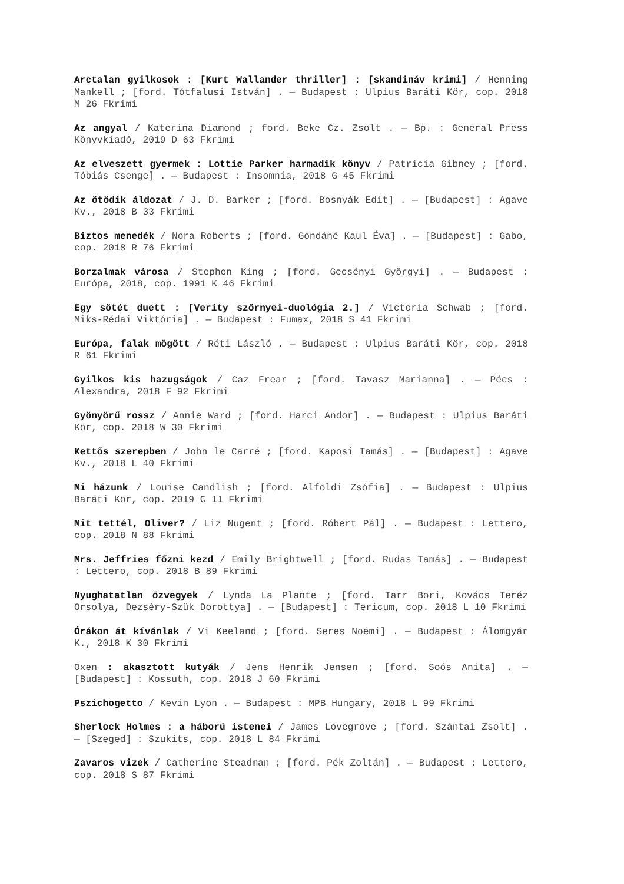Arctalan gyilkosok : [Kurt Wallander thriller] : [skandináv krimi] / Henning Mankell ; [ford. Tótfalusi István] . — Budapest : Ulpius Baráti Kör, cop. 2018 M 26 Fkrimi
Az angyal / Katerina Diamond ; ford. Beke Cz. Zsolt . — Bp. : General Press Könyvkiadó, 2019 D 63 Fkrimi
Az elveszett gyermek : Lottie Parker harmadik könyv / Patricia Gibney ; [ford. Tóbiás Csenge] . — Budapest : Insomnia, 2018 G 45 Fkrimi
Az ötödik áldozat / J. D. Barker ; [ford. Bosnyák Edit] . — [Budapest] : Agave Kv., 2018 B 33 Fkrimi
Biztos menedék / Nora Roberts ; [ford. Gondáné Kaul Éva] . — [Budapest] : Gabo, cop. 2018 R 76 Fkrimi
Borzalmak városa / Stephen King ; [ford. Gecsényi Györgyi] . — Budapest : Európa, 2018, cop. 1991 K 46 Fkrimi
Egy sötét duett : [Verity szörnyei-duológia 2.] / Victoria Schwab ; [ford. Miks-Rédai Viktória] . — Budapest : Fumax, 2018 S 41 Fkrimi
Európa, falak mögött / Réti László . — Budapest : Ulpius Baráti Kör, cop. 2018 R 61 Fkrimi
Gyilkos kis hazugságok / Caz Frear ; [ford. Tavasz Marianna] . — Pécs : Alexandra, 2018 F 92 Fkrimi
Gyönyörű rossz / Annie Ward ; [ford. Harci Andor] . — Budapest : Ulpius Baráti Kör, cop. 2018 W 30 Fkrimi
Kettős szerepben / John le Carré ; [ford. Kaposi Tamás] . — [Budapest] : Agave Kv., 2018 L 40 Fkrimi
Mi házunk / Louise Candlish ; [ford. Alföldi Zsófia] . — Budapest : Ulpius Baráti Kör, cop. 2019 C 11 Fkrimi
Mit tettél, Oliver? / Liz Nugent ; [ford. Róbert Pál] . — Budapest : Lettero, cop. 2018 N 88 Fkrimi
Mrs. Jeffries főzni kezd / Emily Brightwell ; [ford. Rudas Tamás] . — Budapest : Lettero, cop. 2018 B 89 Fkrimi
Nyughatatlan özvegyek / Lynda La Plante ; [ford. Tarr Bori, Kovács Teréz Orsolya, Dezséry-Szük Dorottya] . — [Budapest] : Tericum, cop. 2018 L 10 Fkrimi
Órákon át kívánlak / Vi Keeland ; [ford. Seres Noémi] . — Budapest : Álomgyár K., 2018 K 30 Fkrimi
Oxen : akasztott kutyák / Jens Henrik Jensen ; [ford. Soós Anita] . — [Budapest] : Kossuth, cop. 2018 J 60 Fkrimi
Pszichogetto / Kevin Lyon . — Budapest : MPB Hungary, 2018 L 99 Fkrimi
Sherlock Holmes : a háború istenei / James Lovegrove ; [ford. Szántai Zsolt] . — [Szeged] : Szukits, cop. 2018 L 84 Fkrimi
Zavaros vizek / Catherine Steadman ; [ford. Pék Zoltán] . — Budapest : Lettero, cop. 2018 S 87 Fkrimi